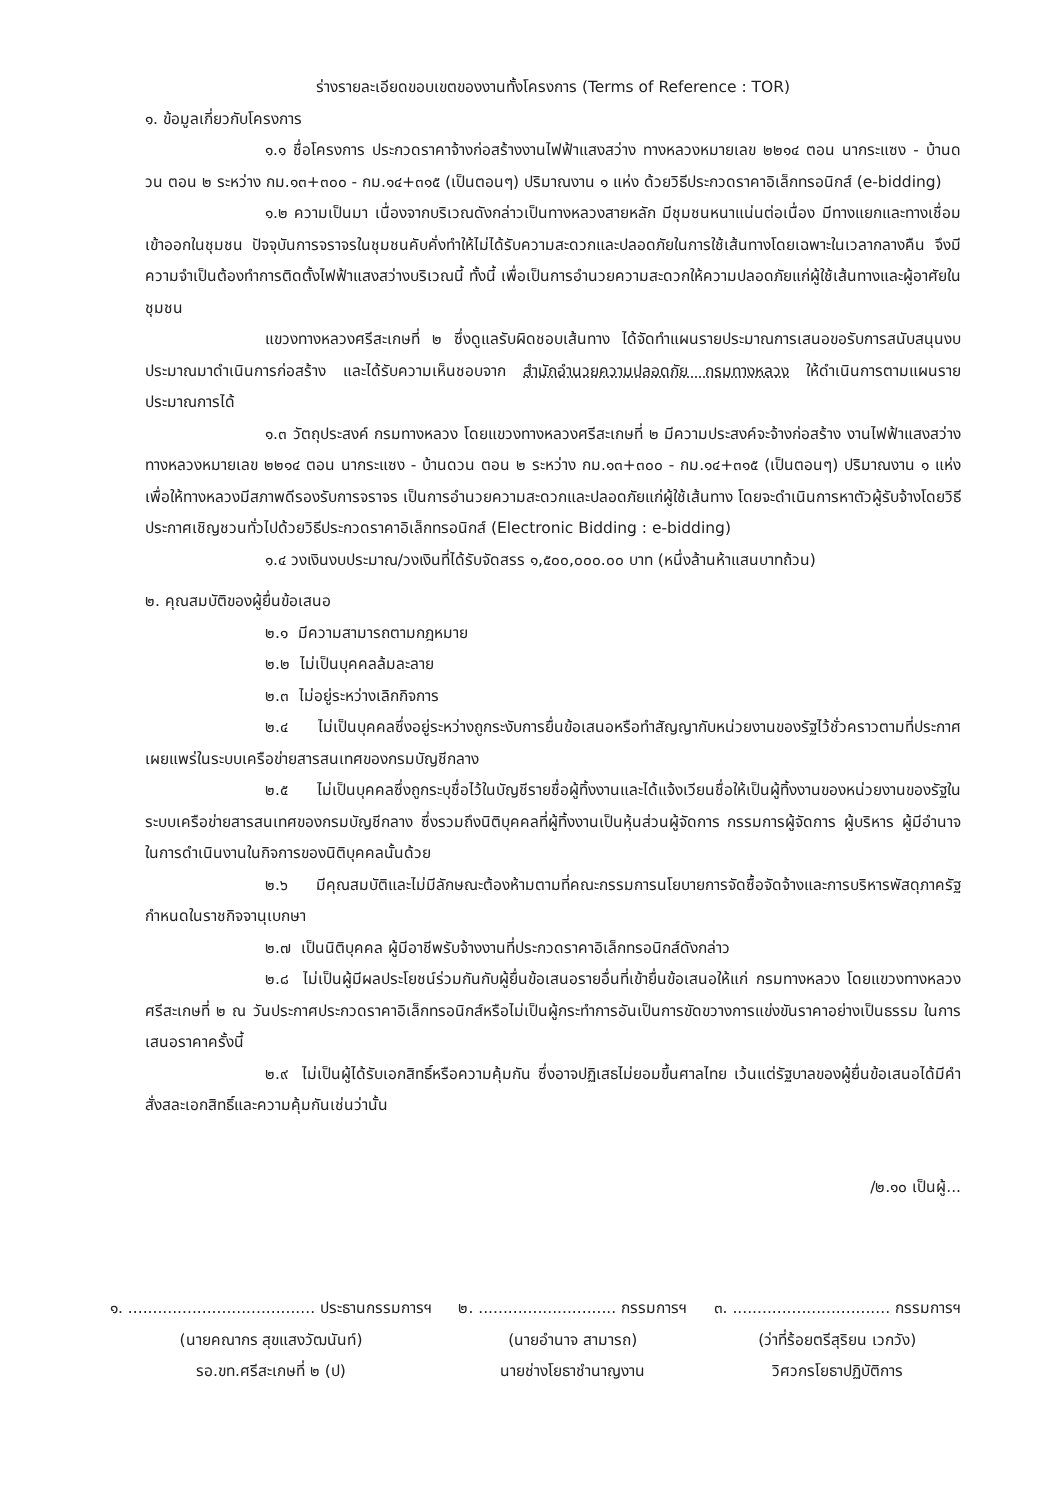ร่างรายละเอียดขอบเขตของงานทั้งโครงการ (Terms of Reference : TOR)
๑. ข้อมูลเกี่ยวกับโครงการ
๑.๑ ชื่อโครงการ ประกวดราคาจ้างก่อสร้างงานไฟฟ้าแสงสว่าง ทางหลวงหมายเลข ๒๒๑๔ ตอน นากระแซง - บ้านดวน ตอน ๒ ระหว่าง กม.๑๓+๓๐๐ - กม.๑๔+๓๑๕ (เป็นตอนๆ) ปริมาณงาน ๑ แห่ง ด้วยวิธีประกวดราคาอิเล็กทรอนิกส์ (e-bidding)
๑.๒ ความเป็นมา เนื่องจากบริเวณดังกล่าวเป็นทางหลวงสายหลัก มีชุมชนหนาแน่นต่อเนื่อง มีทางแยกและทางเชื่อมเข้าออกในชุมชน ปัจจุบันการจราจรในชุมชนคับคั่งทำให้ไม่ได้รับความสะดวกและปลอดภัยในการใช้เส้นทางโดยเฉพาะในเวลากลางคืน จึงมีความจำเป็นต้องทำการติดตั้งไฟฟ้าแสงสว่างบริเวณนี้ ทั้งนี้ เพื่อเป็นการอำนวยความสะดวกให้ความปลอดภัยแก่ผู้ใช้เส้นทางและผู้อาศัยในชุมชน
แขวงทางหลวงศรีสะเกษที่ ๒ ซึ่งดูแลรับผิดชอบเส้นทาง ได้จัดทำแผนรายประมาณการเสนอขอรับการสนับสนุนงบประมาณมาดำเนินการก่อสร้าง และได้รับความเห็นชอบจาก สำนักอำนวยความปลอดภัย กรมทางหลวง ให้ดำเนินการตามแผนรายประมาณการได้
๑.๓ วัตถุประสงค์ กรมทางหลวง โดยแขวงทางหลวงศรีสะเกษที่ ๒ มีความประสงค์จะจ้างก่อสร้าง งานไฟฟ้าแสงสว่าง ทางหลวงหมายเลข ๒๒๑๔ ตอน นากระแซง - บ้านดวน ตอน ๒ ระหว่าง กม.๑๓+๓๐๐ - กม.๑๔+๓๑๕ (เป็นตอนๆ) ปริมาณงาน ๑ แห่ง เพื่อให้ทางหลวงมีสภาพดีรองรับการจราจร เป็นการอำนวยความสะดวกและปลอดภัยแก่ผู้ใช้เส้นทาง โดยจะดำเนินการหาตัวผู้รับจ้างโดยวิธีประกาศเชิญชวนทั่วไปด้วยวิธีประกวดราคาอิเล็กทรอนิกส์ (Electronic Bidding : e-bidding)
๑.๔ วงเงินงบประมาณ/วงเงินที่ได้รับจัดสรร ๑,๕๐๐,๐๐๐.๐๐ บาท (หนึ่งล้านห้าแสนบาทถ้วน)
๒. คุณสมบัติของผู้ยื่นข้อเสนอ
๒.๑ มีความสามารถตามกฎหมาย
๒.๒ ไม่เป็นบุคคลล้มละลาย
๒.๓ ไม่อยู่ระหว่างเลิกกิจการ
๒.๔ ไม่เป็นบุคคลซึ่งอยู่ระหว่างถูกระงับการยื่นข้อเสนอหรือทำสัญญากับหน่วยงานของรัฐไว้ชั่วคราวตามที่ประกาศเผยแพร่ในระบบเครือข่ายสารสนเทศของกรมบัญชีกลาง
๒.๕ ไม่เป็นบุคคลซึ่งถูกระบุชื่อไว้ในบัญชีรายชื่อผู้ทิ้งงานและได้แจ้งเวียนชื่อให้เป็นผู้ทิ้งงานของหน่วยงานของรัฐในระบบเครือข่ายสารสนเทศของกรมบัญชีกลาง ซึ่งรวมถึงนิติบุคคลที่ผู้ทิ้งงานเป็นหุ้นส่วนผู้จัดการ กรรมการผู้จัดการ ผู้บริหาร ผู้มีอำนาจในการดำเนินงานในกิจการของนิติบุคคลนั้นด้วย
๒.๖ มีคุณสมบัติและไม่มีลักษณะต้องห้ามตามที่คณะกรรมการนโยบายการจัดซื้อจัดจ้างและการบริหารพัสดุภาครัฐกำหนดในราชกิจจานุเบกษา
๒.๗ เป็นนิติบุคคล ผู้มีอาชีพรับจ้างงานที่ประกวดราคาอิเล็กทรอนิกส์ดังกล่าว
๒.๘ ไม่เป็นผู้มีผลประโยชน์ร่วมกันกับผู้ยื่นข้อเสนอรายอื่นที่เข้ายื่นข้อเสนอให้แก่ กรมทางหลวง โดยแขวงทางหลวงศรีสะเกษที่ ๒ ณ วันประกาศประกวดราคาอิเล็กทรอนิกส์หรือไม่เป็นผู้กระทำการอันเป็นการขัดขวางการแข่งขันราคาอย่างเป็นธรรม ในการเสนอราคาครั้งนี้
๒.๙ ไม่เป็นผู้ได้รับเอกสิทธิ์หรือความคุ้มกัน ซึ่งอาจปฏิเสธไม่ยอมขึ้นศาลไทย เว้นแต่รัฐบาลของผู้ยื่นข้อเสนอได้มีคำสั่งสละเอกสิทธิ์และความคุ้มกันเช่นว่านั้น
/๒.๑๐ เป็นผู้...
๑. ...................................... ประธานกรรมการฯ
(นายคณากร สุขแสงวัฒนันท์)
รอ.ขท.ศรีสะเกษที่ ๒ (ป)
๒. ............................ กรรมการฯ
(นายอำนาจ สามารถ)
นายช่างโยธาชำนาญงาน
๓. ................................ กรรมการฯ
(ว่าที่ร้อยตรีสุริยน เวกวัง)
วิศวกรโยธาปฏิบัติการ